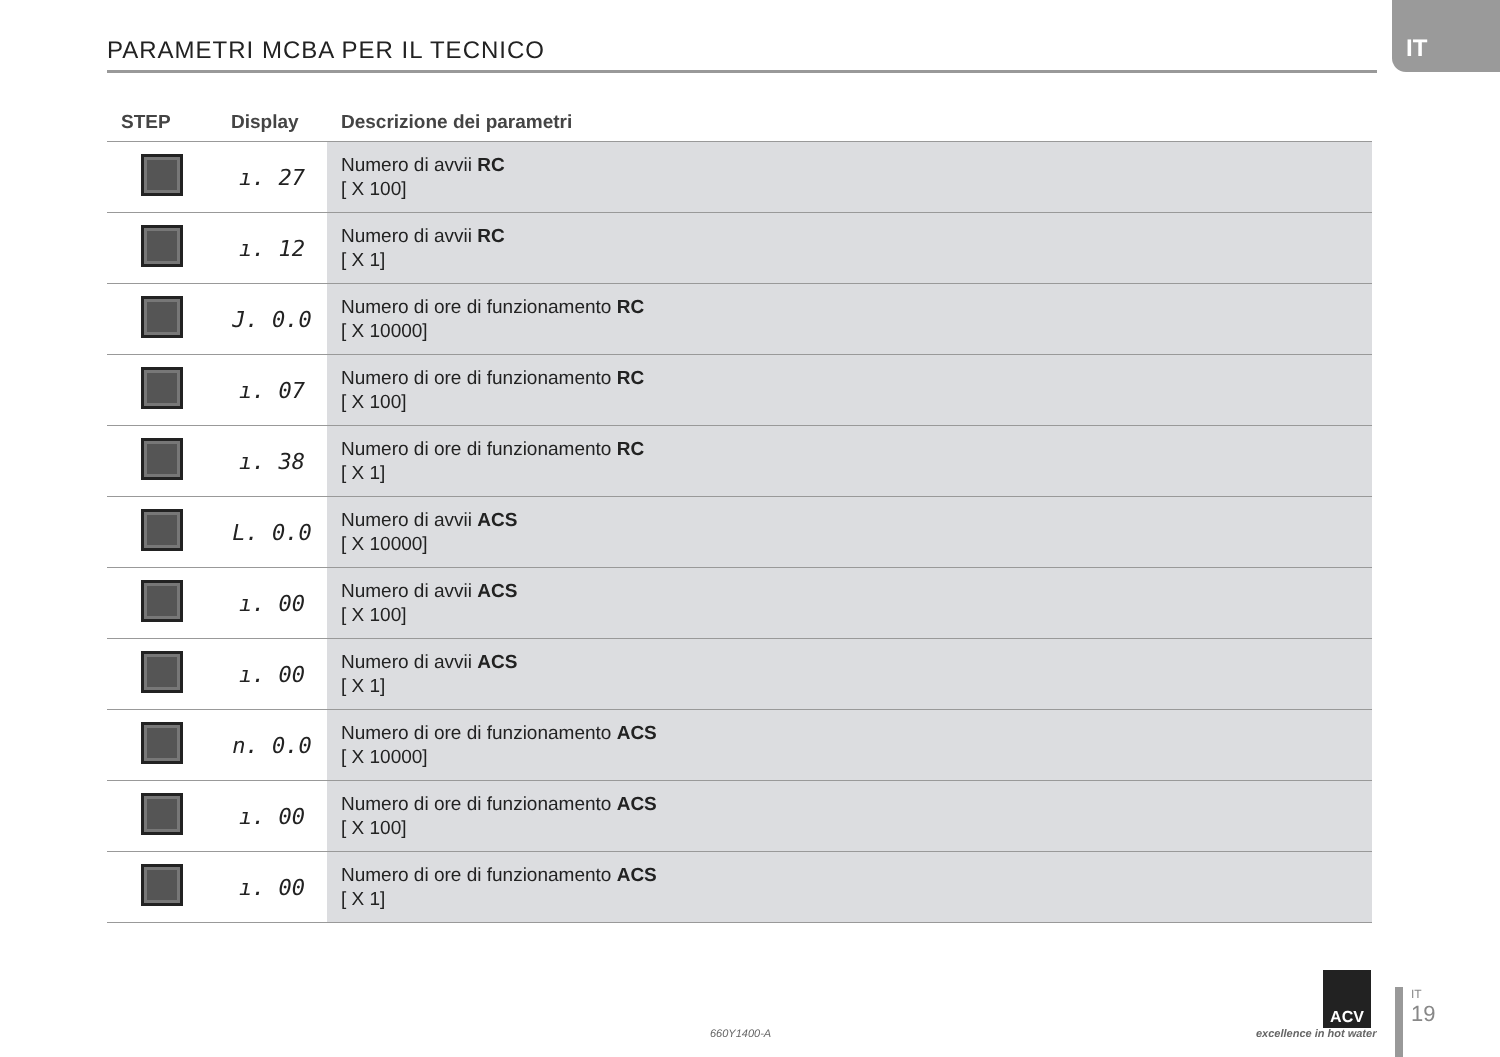IT
PARAMETRI MCBA PER IL TECNICO
| STEP | Display | Descrizione dei parametri |
| --- | --- | --- |
| | ı. 27 | Numero di avvii RC [ X 100] |
| | ı. 12 | Numero di avvii RC [ X 1] |
| | J. 0.0 | Numero di ore di funzionamento RC [ X 10000] |
| | ı. 07 | Numero di ore di funzionamento RC [ X 100] |
| | ı. 38 | Numero di ore di funzionamento RC [ X 1] |
| | L. 0.0 | Numero di avvii ACS [ X 10000] |
| | ı. 00 | Numero di avvii ACS [ X 100] |
| | ı. 00 | Numero di avvii ACS [ X 1] |
| | n. 0.0 | Numero di ore di funzionamento ACS [ X 10000] |
| | ı. 00 | Numero di ore di funzionamento ACS [ X 100] |
| | ı. 00 | Numero di ore di funzionamento ACS [ X 1] |
660Y1400-A
ACV
excellence in hot water
IT
19